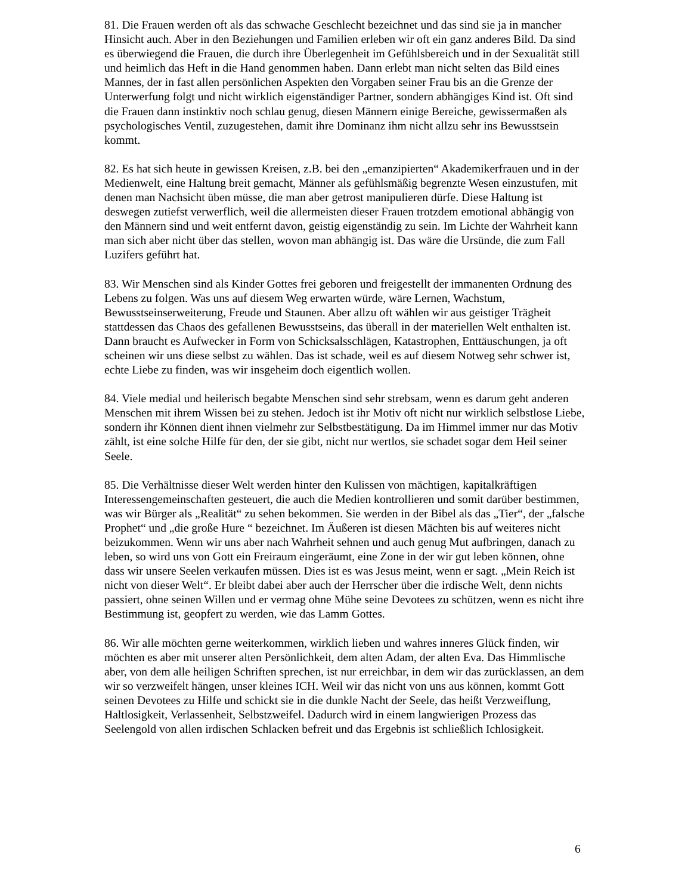81. Die Frauen werden oft als das schwache Geschlecht bezeichnet und das sind sie ja in mancher Hinsicht auch. Aber in den Beziehungen und Familien erleben wir oft ein ganz anderes Bild. Da sind es überwiegend die Frauen, die durch ihre Überlegenheit im Gefühlsbereich und in der Sexualität still und heimlich das Heft in die Hand genommen haben. Dann erlebt man nicht selten das Bild eines Mannes, der in fast allen persönlichen Aspekten den Vorgaben seiner Frau bis an die Grenze der Unterwerfung folgt und nicht wirklich eigenständiger Partner, sondern abhängiges Kind ist. Oft sind die Frauen dann instinktiv noch schlau genug, diesen Männern einige Bereiche, gewissermaßen als psychologisches Ventil, zuzugestehen, damit ihre Dominanz ihm nicht allzu sehr ins Bewusstsein kommt.
82. Es hat sich heute in gewissen Kreisen, z.B. bei den „emanzipierten“ Akademikerfrauen und in der Medienwelt, eine Haltung breit gemacht, Männer als gefühlsmäßig begrenzte Wesen einzustufen, mit denen man Nachsicht üben müsse, die man aber getrost manipulieren dürfe. Diese Haltung ist deswegen zutiefst verwerflich, weil die allermeisten dieser Frauen trotzdem emotional abhängig von den Männern sind und weit entfernt davon, geistig eigenständig zu sein. Im Lichte der Wahrheit kann man sich aber nicht über das stellen, wovon man abhängig ist. Das wäre die Ursünde, die zum Fall Luzifers geführt hat.
83. Wir Menschen sind als Kinder Gottes frei geboren und freigestellt der immanenten Ordnung des Lebens zu folgen. Was uns auf diesem Weg erwarten würde, wäre Lernen, Wachstum, Bewusstseinserweiterung, Freude und Staunen. Aber allzu oft wählen wir aus geistiger Trägheit stattdessen das Chaos des gefallenen Bewusstseins, das überall in der materiellen Welt enthalten ist. Dann braucht es Aufwecker in Form von Schicksalsschlägen, Katastrophen, Enttäuschungen, ja oft scheinen wir uns diese selbst zu wählen. Das ist schade, weil es auf diesem Notweg sehr schwer ist, echte Liebe zu finden, was wir insgeheim doch eigentlich wollen.
84. Viele medial und heilerisch begabte Menschen sind sehr strebsam, wenn es darum geht anderen Menschen mit ihrem Wissen bei zu stehen. Jedoch ist ihr Motiv oft nicht nur wirklich selbstlose Liebe, sondern ihr Können dient ihnen vielmehr zur Selbstbestätigung. Da im Himmel immer nur das Motiv zählt, ist eine solche Hilfe für den, der sie gibt, nicht nur wertlos, sie schadet sogar dem Heil seiner Seele.
85. Die Verhältnisse dieser Welt werden hinter den Kulissen von mächtigen, kapitalkräftigen Interessengemeinschaften gesteuert, die auch die Medien kontrollieren und somit darüber bestimmen, was wir Bürger als „Realität“ zu sehen bekommen. Sie werden in der Bibel als das „Tier“, der „falsche Prophet“ und „die große Hure “ bezeichnet. Im Äußeren ist diesen Mächten bis auf weiteres nicht beizukommen. Wenn wir uns aber nach Wahrheit sehnen und auch genug Mut aufbringen, danach zu leben, so wird uns von Gott ein Freiraum eingeräumt, eine Zone in der wir gut leben können, ohne dass wir unsere Seelen verkaufen müssen. Dies ist es was Jesus meint, wenn er sagt. „Mein Reich ist nicht von dieser Welt“. Er bleibt dabei aber auch der Herrscher über die irdische Welt, denn nichts passiert, ohne seinen Willen und er vermag ohne Mühe seine Devotees zu schützen, wenn es nicht ihre Bestimmung ist, geopfert zu werden, wie das Lamm Gottes.
86. Wir alle möchten gerne weiterkommen, wirklich lieben und wahres inneres Glück finden, wir möchten es aber mit unserer alten Persönlichkeit, dem alten Adam, der alten Eva. Das Himmlische aber, von dem alle heiligen Schriften sprechen, ist nur erreichbar, in dem wir das zurücklassen, an dem wir so verzweifelt hängen, unser kleines ICH. Weil wir das nicht von uns aus können, kommt Gott seinen Devotees zu Hilfe und schickt sie in die dunkle Nacht der Seele, das heißt Verzweiflung, Haltlosigkeit, Verlassenheit, Selbstzweifel. Dadurch wird in einem langwierigen Prozess das Seelengold von allen irdischen Schlacken befreit und das Ergebnis ist schließlich Ichlosigkeit.
6